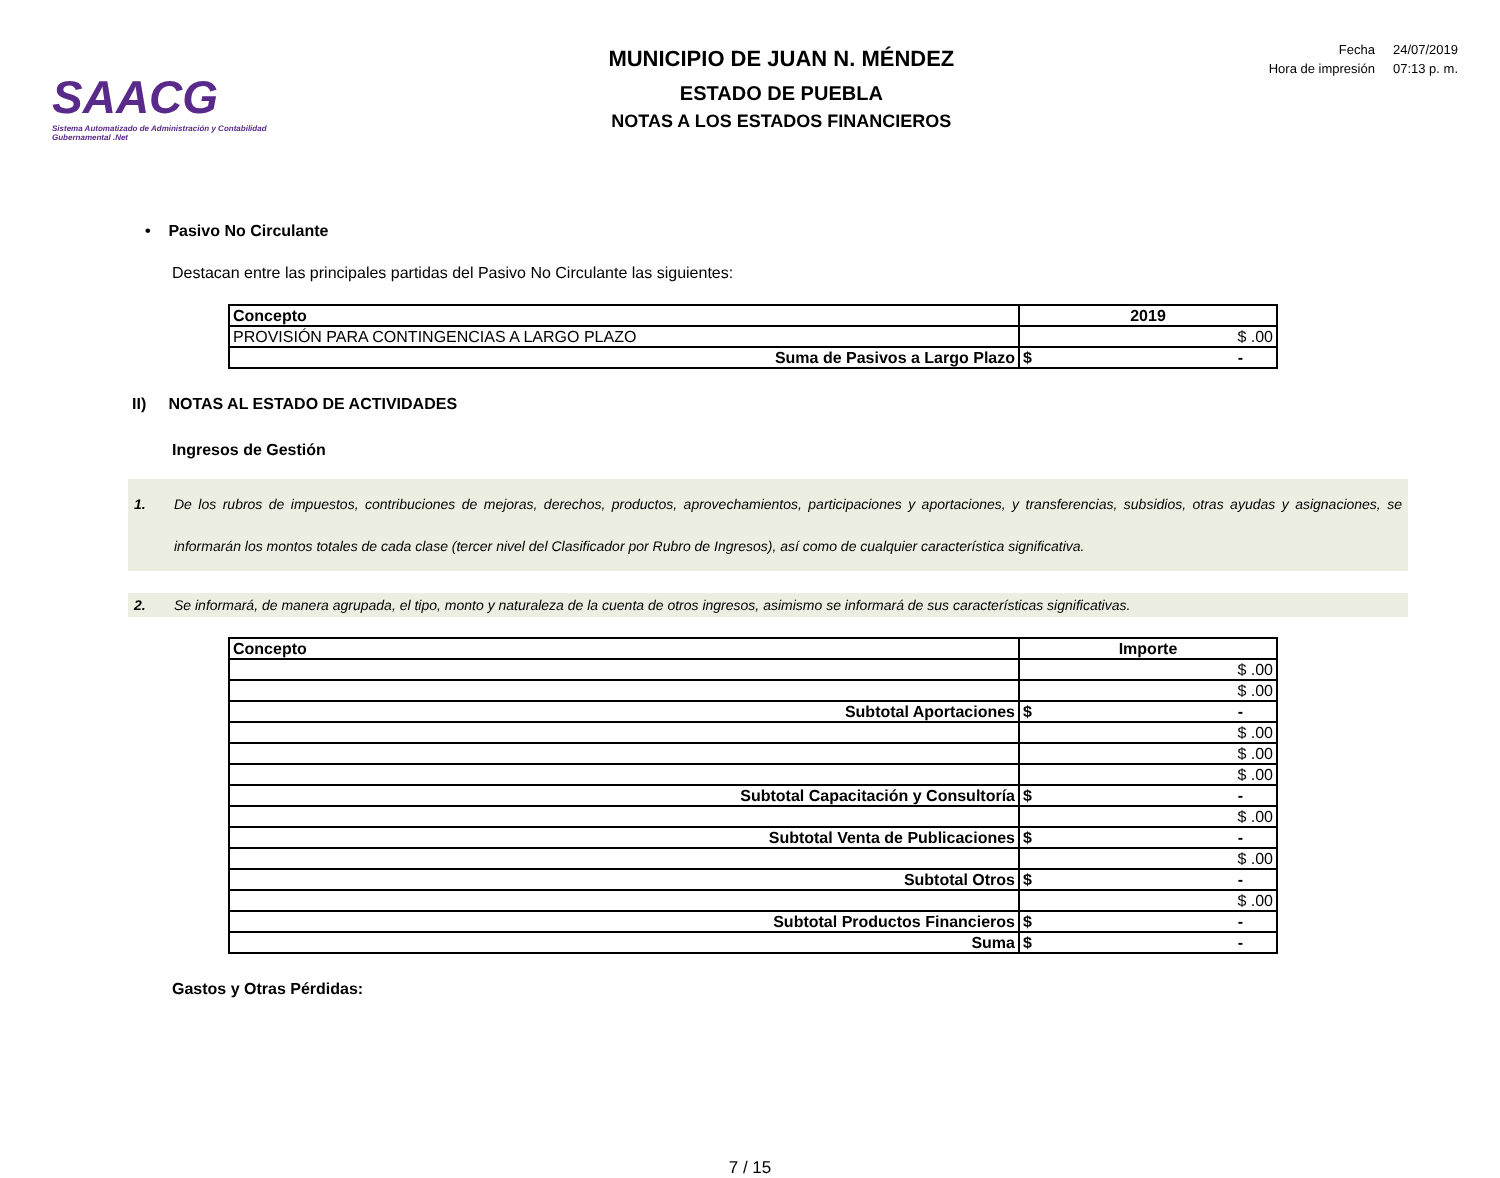SAACG
Sistema Automatizado de Administración y Contabilidad Gubernamental .Net
MUNICIPIO DE JUAN N. MÉNDEZ
ESTADO DE PUEBLA
NOTAS A LOS ESTADOS FINANCIEROS
| Fecha | 24/07/2019 |
| Hora de impresión | 07:13 p. m. |
• Pasivo No Circulante
Destacan entre las principales partidas del Pasivo No Circulante las siguientes:
| Concepto | 2019 |
| --- | --- |
| PROVISIÓN PARA CONTINGENCIAS A LARGO PLAZO | $ .00 |
| Suma de Pasivos a Largo Plazo | $ - |
II) NOTAS AL ESTADO DE ACTIVIDADES
Ingresos de Gestión
1. De los rubros de impuestos, contribuciones de mejoras, derechos, productos, aprovechamientos, participaciones y aportaciones, y transferencias, subsidios, otras ayudas y asignaciones, se informarán los montos totales de cada clase (tercer nivel del Clasificador por Rubro de Ingresos), así como de cualquier característica significativa.
2. Se informará, de manera agrupada, el tipo, monto y naturaleza de la cuenta de otros ingresos, asimismo se informará de sus características significativas.
| Concepto | Importe |
| --- | --- |
| | $ .00 |
| | $ .00 |
| Subtotal Aportaciones | $ - |
| | $ .00 |
| | $ .00 |
| | $ .00 |
| Subtotal Capacitación y Consultoría | $ - |
| | $ .00 |
| Subtotal Venta de Publicaciones | $ - |
| | $ .00 |
| Subtotal Otros | $ - |
| | $ .00 |
| Subtotal Productos Financieros | $ - |
| Suma | $ - |
Gastos y Otras Pérdidas:
7 / 15